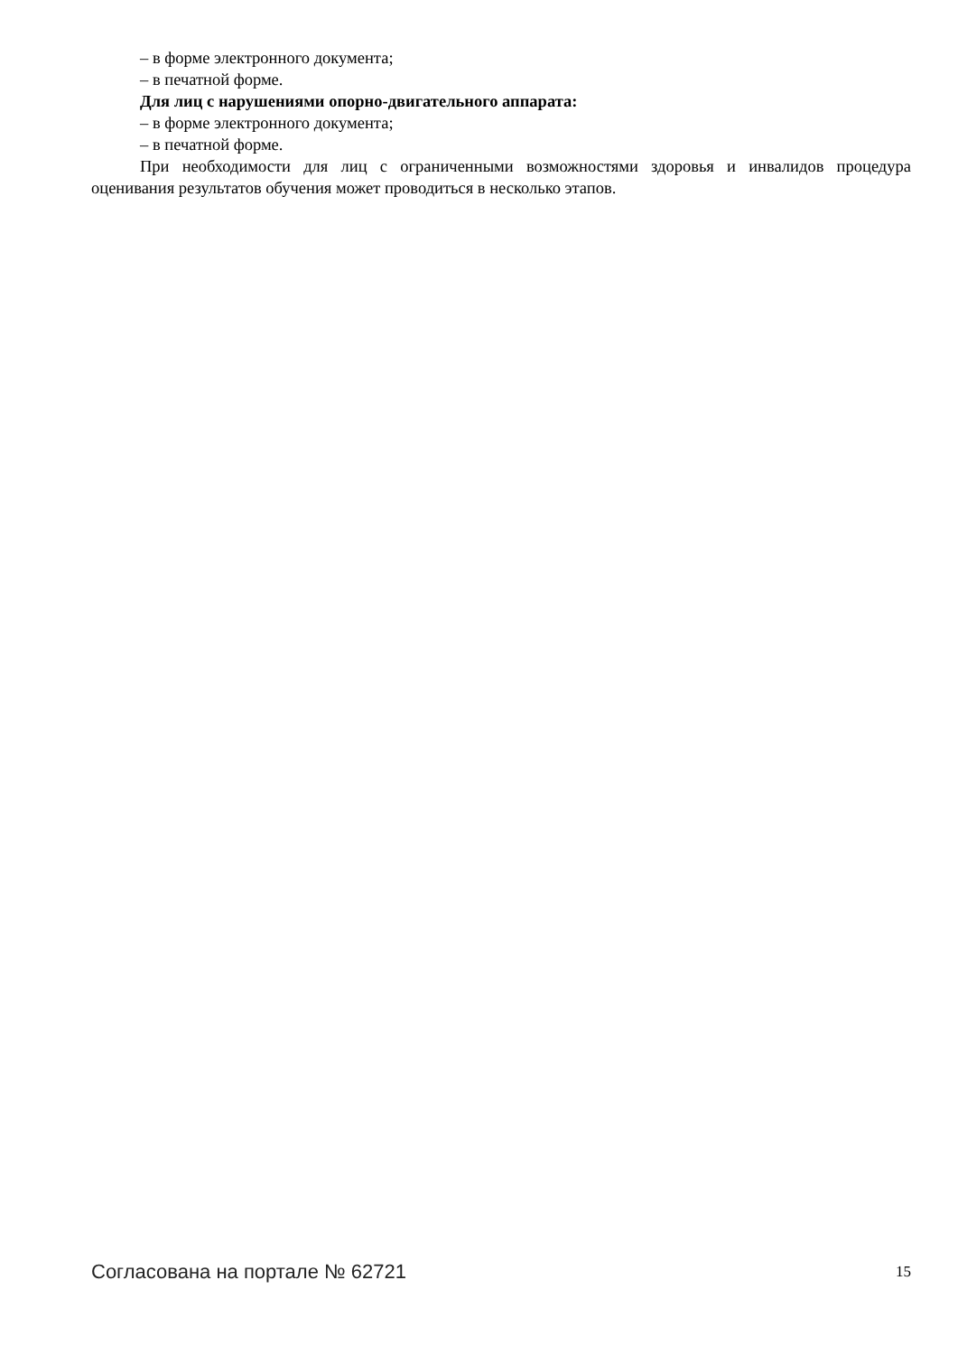– в форме электронного документа;
– в печатной форме.
Для лиц с нарушениями опорно-двигательного аппарата:
– в форме электронного документа;
– в печатной форме.
При необходимости для лиц с ограниченными возможностями здоровья и инвалидов процедура оценивания результатов обучения может проводиться в несколько этапов.
Согласована на портале № 62721 15